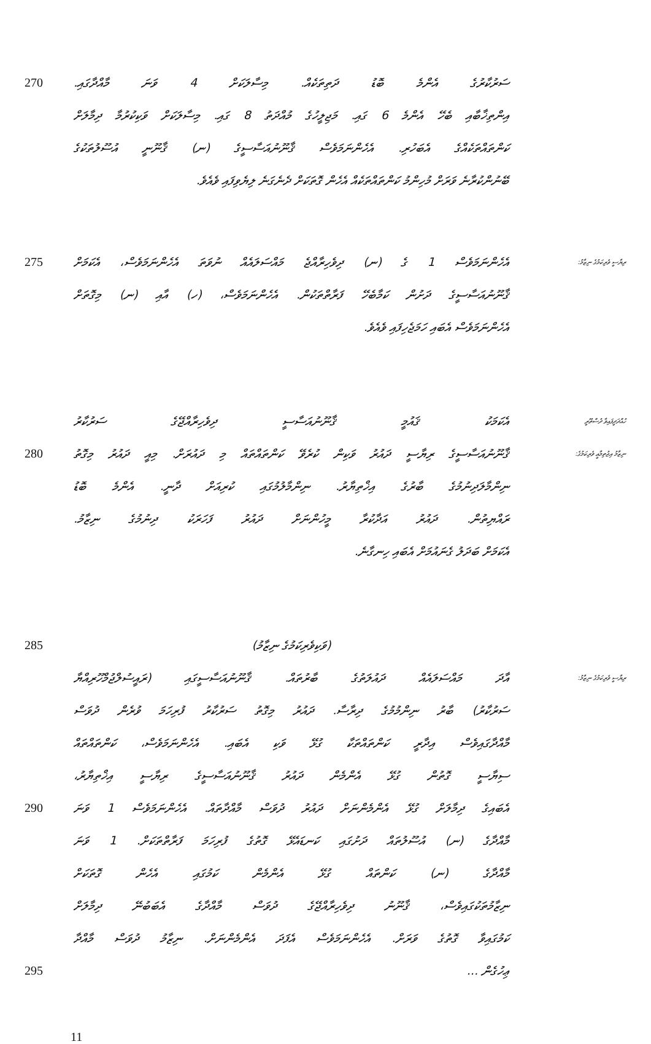270
ސަރުކާރުގެ އެންމެ ބޮޑު ދަތިތަކެއް. މިސާލަކަށް 4 ވަނަ މާއްދާގައި.
އިންތިޚާބާއި ބެހޭ އެންމެ 6 ގައި. މަޖިލީހުގެ މުއްދަތު 8 ގައި. މިސާލަކަށް ވަކިކުރުމާ ދިމާލަށް
ކަންތައްތަކެއްގެ އެބަހުރި. އެހެންނަމަވެސް ޤާނޫނުއަސާސީގެ (ނ) ޤާނޫނީ އުސޫލުތަކުގެ
ބޭނުންކުރާނެ ވަރަށް މުހިންމު ކަންތައްތަކެއް އެހެން ގޮތަކަށް ދެނެގަނެ ލިޔެވިފައި ވެއެވެ.
275
އެހެންނަމަވެސް 1 ގެ (ނ) ދިވެހިރާއްޖެ މައްސަލައެއް ނުވަތަ އެހެންނަމަވެސް، އެކަމަށް
ރިޔާސީ ވެރިކަމުގެ ނިޒާމު:
ޤާނޫނުއަސާސީގެ ދަށުން ކަމާބެހޭ ފަރާތްތަކުން. އެހެންނަމަވެސް، (ހ) އާއި (ނ) މިގޮތަށް
އެހެންނަމަވެސް އެބައި ހަމަޖެހިފައި ވެއެވެ.
އެކަމަކު ޤައުމީ ޤާނޫނުއަސާސީ ދިވެހިރާއްޖޭގެ ސަރުކާރު
ހުއްދަދީފައިވާ ދުސްތޫރީ
280
ޤާނޫނުއަސާސީގެ ރިޔާސީ ދައުރު ވަކިން ކުރެވޭ ކަންތައްތައް މި ދައުރަށް. މިއީ ދައުރު މިގޮތު
ނިޒާމު އިޖުތިމާޢީ ވެރިކަމުގެ:
ނިންމާލަދިނުމުގެ ބާރުގެ އިޚްތިޔާރު. ނިންމާލުމުގައި ކުރިއަށް ދާނީ. އެންމެ ބޮޑު
ރައްޔިތުން. ދައުރު އަދާކުރާ މީހުންނަށް ދައުރު ފަހަރަކު ދިނުމުގެ ނިޒާމު.
އެކަމަށް ބަދަލު ގެނައުމަށް އެބައި ހިނގާނެ.
285
(ވަކިވެރިކަމުގެ ނިޒާމު)
އާދަ މައްސަލައެއް ދައުލަތުގެ ބާރުތައް. ޤާނޫނުއަސާސީގައި (ރައީސުލްޖުމްހޫރިއްޔާ
ރިޔާސީ ވެރިކަމުގެ ނިޒާމު:
ސަރުކާރު) ބާރު ނިންމުމުގެ ދިރާސާ. ދައުރު މިގޮތު ސަރުކާރު ފުރިހަމަ ވުރެން ދުވަސް
މާއްދާގައިވެސް އިދާރީ ކަންތައްތަކާ ގުޅޭ ވަކި އެބައި. އެހެންނަމަވެސް، ކަންތައްތައް
ސިޔާސީ ގޮތުން ގުޅޭ އެންމެން ދައުރު ޤާނޫނުއަސާސީގެ ރިޔާސީ އިޚްތިޔާރު،
290
އެބައިގެ ދިމާލަށް ގުޅޭ އެންމެންނަށް ދައުރު ދުވަސް މާއްދާތައް. އެހެންނަމަވެސް 1 ވަނަ
މާއްދާގެ (ނ) އުސޫލުތައް ދަށުގައި ކަނޑައެޅޭ ގޮތުގެ ފުރިހަމަ ފަރާތްތަކަށް. 1 ވަނަ
މާއްދާގެ (ނ) ކަންތައް ގުޅޭ އެންމެން ކަމުގައި އެހެން ގޮތަކަށް
ނިޒާމުތަކުގައިވެސް، ޤާނޫނު ދިވެހިރާއްޖޭގެ ދުވަސް މާއްދާގެ އެބަބުނޭ ދިމާލަށް
ކަމުގައިވާ ގޮތުގެ ވަރަށް. އެހެންނަމަވެސް އެފަދަ އެންމެންނަށް. ނިޒާމު ދުވަސް މާއްދާ
295
ޢިހުގެން ...
11